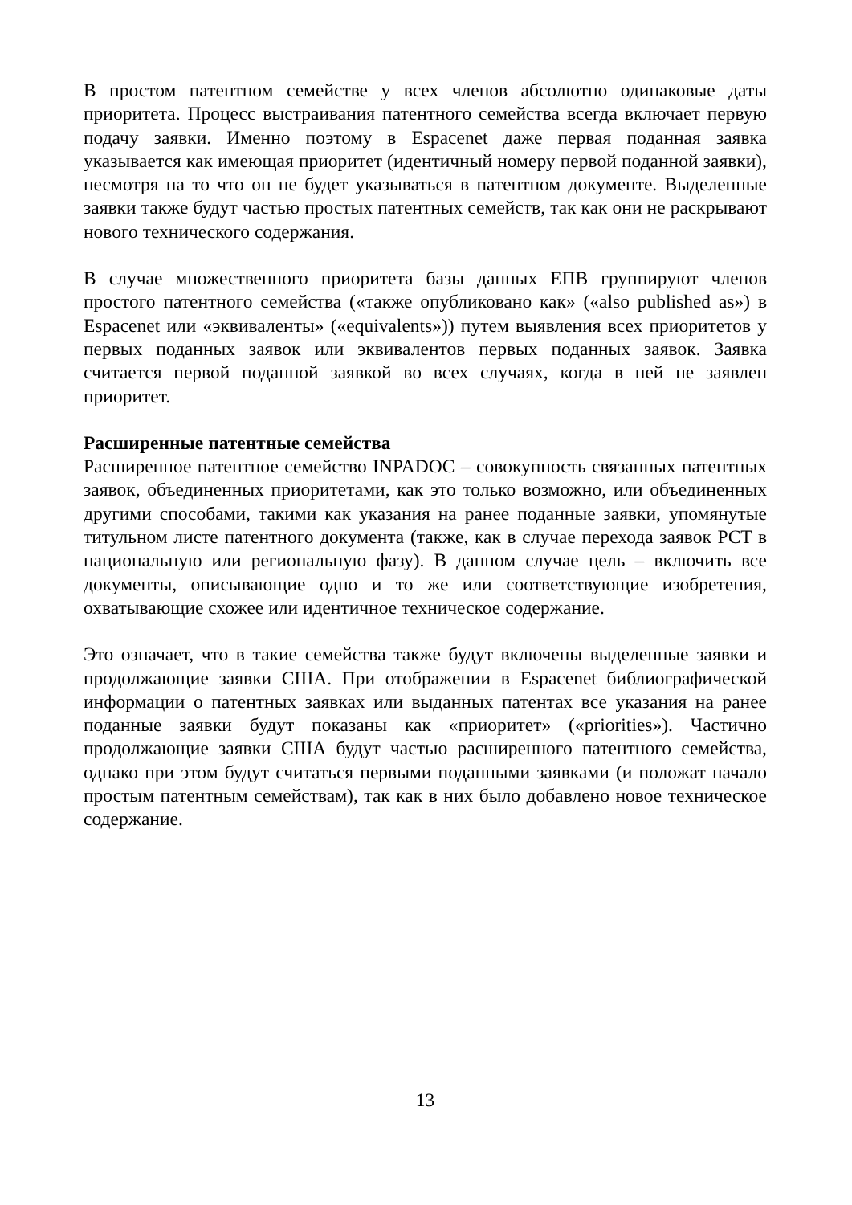В простом патентном семействе у всех членов абсолютно одинаковые даты приоритета. Процесс выстраивания патентного семейства всегда включает первую подачу заявки. Именно поэтому в Espacenet даже первая поданная заявка указывается как имеющая приоритет (идентичный номеру первой поданной заявки), несмотря на то что он не будет указываться в патентном документе. Выделенные заявки также будут частью простых патентных семейств, так как они не раскрывают нового технического содержания.
В случае множественного приоритета базы данных ЕПВ группируют членов простого патентного семейства («также опубликовано как» («also published as») в Espacenet или «эквиваленты» («equivalents»)) путем выявления всех приоритетов у первых поданных заявок или эквивалентов первых поданных заявок. Заявка считается первой поданной заявкой во всех случаях, когда в ней не заявлен приоритет.
Расширенные патентные семейства
Расширенное патентное семейство INPADOC – совокупность связанных патентных заявок, объединенных приоритетами, как это только возможно, или объединенных другими способами, такими как указания на ранее поданные заявки, упомянутые титульном листе патентного документа (также, как в случае перехода заявок PCT в национальную или региональную фазу). В данном случае цель – включить все документы, описывающие одно и то же или соответствующие изобретения, охватывающие схожее или идентичное техническое содержание.
Это означает, что в такие семейства также будут включены выделенные заявки и продолжающие заявки США. При отображении в Espacenet библиографической информации о патентных заявках или выданных патентах все указания на ранее поданные заявки будут показаны как «приоритет» («priorities»). Частично продолжающие заявки США будут частью расширенного патентного семейства, однако при этом будут считаться первыми поданными заявками (и положат начало простым патентным семействам), так как в них было добавлено новое техническое содержание.
13